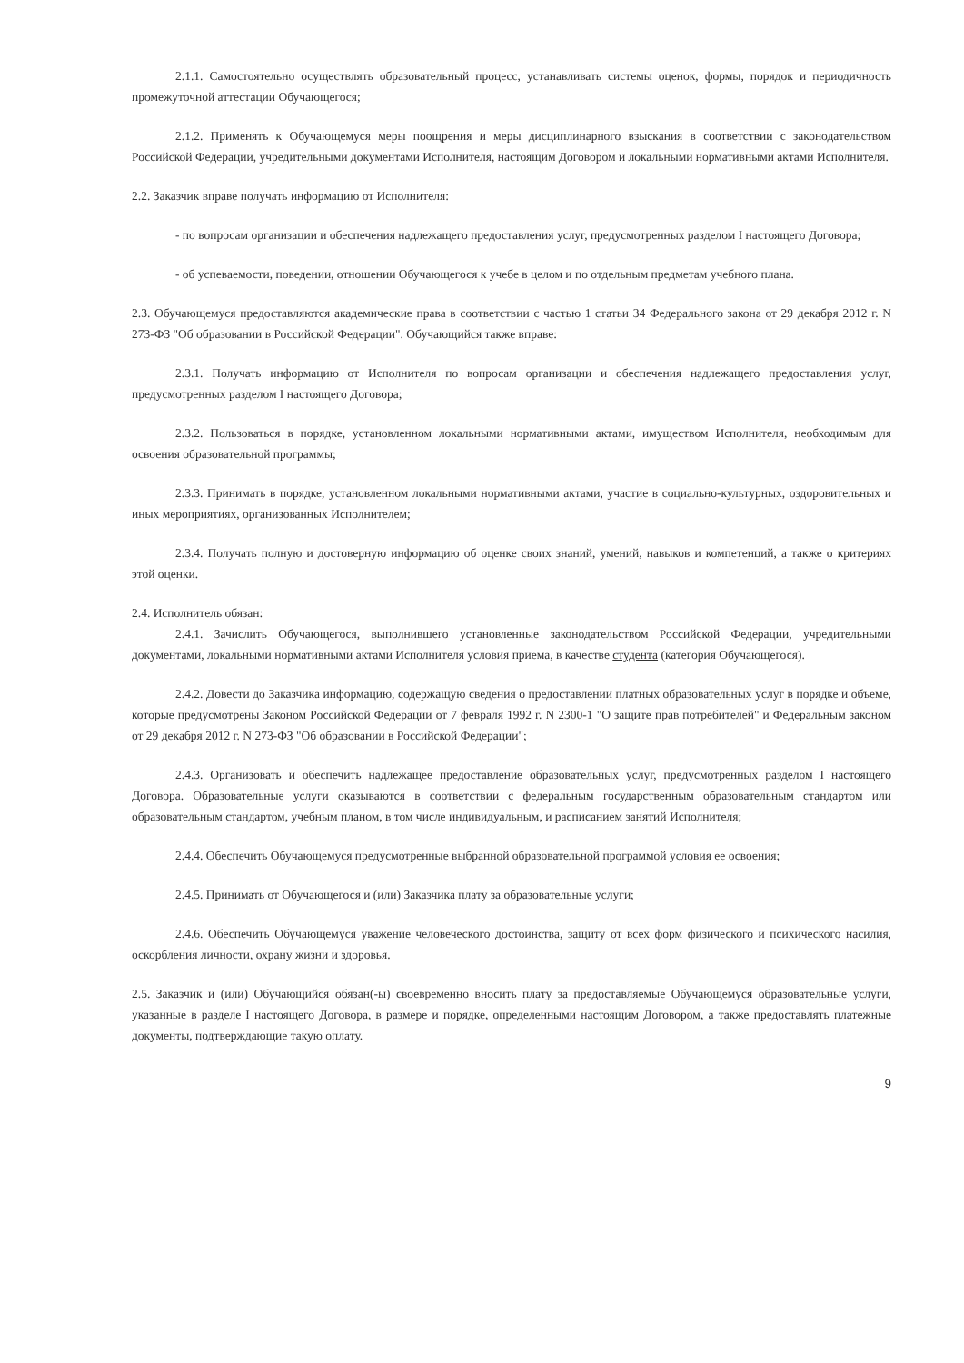2.1.1. Самостоятельно осуществлять образовательный процесс, устанавливать системы оценок, формы, порядок и периодичность промежуточной аттестации Обучающегося;
2.1.2. Применять к Обучающемуся меры поощрения и меры дисциплинарного взыскания в соответствии с законодательством Российской Федерации, учредительными документами Исполнителя, настоящим Договором и локальными нормативными актами Исполнителя.
2.2. Заказчик вправе получать информацию от Исполнителя:
- по вопросам организации и обеспечения надлежащего предоставления услуг, предусмотренных разделом I настоящего Договора;
- об успеваемости, поведении, отношении Обучающегося к учебе в целом и по отдельным предметам учебного плана.
2.3. Обучающемуся предоставляются академические права в соответствии с частью 1 статьи 34 Федерального закона от 29 декабря 2012 г. N 273-ФЗ "Об образовании в Российской Федерации". Обучающийся также вправе:
2.3.1. Получать информацию от Исполнителя по вопросам организации и обеспечения надлежащего предоставления услуг, предусмотренных разделом I настоящего Договора;
2.3.2. Пользоваться в порядке, установленном локальными нормативными актами, имуществом Исполнителя, необходимым для освоения образовательной программы;
2.3.3. Принимать в порядке, установленном локальными нормативными актами, участие в социально-культурных, оздоровительных и иных мероприятиях, организованных Исполнителем;
2.3.4. Получать полную и достоверную информацию об оценке своих знаний, умений, навыков и компетенций, а также о критериях этой оценки.
2.4. Исполнитель обязан:
2.4.1. Зачислить Обучающегося, выполнившего установленные законодательством Российской Федерации, учредительными документами, локальными нормативными актами Исполнителя условия приема, в качестве студента (категория Обучающегося).
2.4.2. Довести до Заказчика информацию, содержащую сведения о предоставлении платных образовательных услуг в порядке и объеме, которые предусмотрены Законом Российской Федерации от 7 февраля 1992 г. N 2300-1 "О защите прав потребителей" и Федеральным законом от 29 декабря 2012 г. N 273-ФЗ "Об образовании в Российской Федерации";
2.4.3. Организовать и обеспечить надлежащее предоставление образовательных услуг, предусмотренных разделом I настоящего Договора. Образовательные услуги оказываются в соответствии с федеральным государственным образовательным стандартом или образовательным стандартом, учебным планом, в том числе индивидуальным, и расписанием занятий Исполнителя;
2.4.4. Обеспечить Обучающемуся предусмотренные выбранной образовательной программой условия ее освоения;
2.4.5. Принимать от Обучающегося и (или) Заказчика плату за образовательные услуги;
2.4.6. Обеспечить Обучающемуся уважение человеческого достоинства, защиту от всех форм физического и психического насилия, оскорбления личности, охрану жизни и здоровья.
2.5. Заказчик и (или) Обучающийся обязан(-ы) своевременно вносить плату за предоставляемые Обучающемуся образовательные услуги, указанные в разделе I настоящего Договора, в размере и порядке, определенными настоящим Договором, а также предоставлять платежные документы, подтверждающие такую оплату.
9